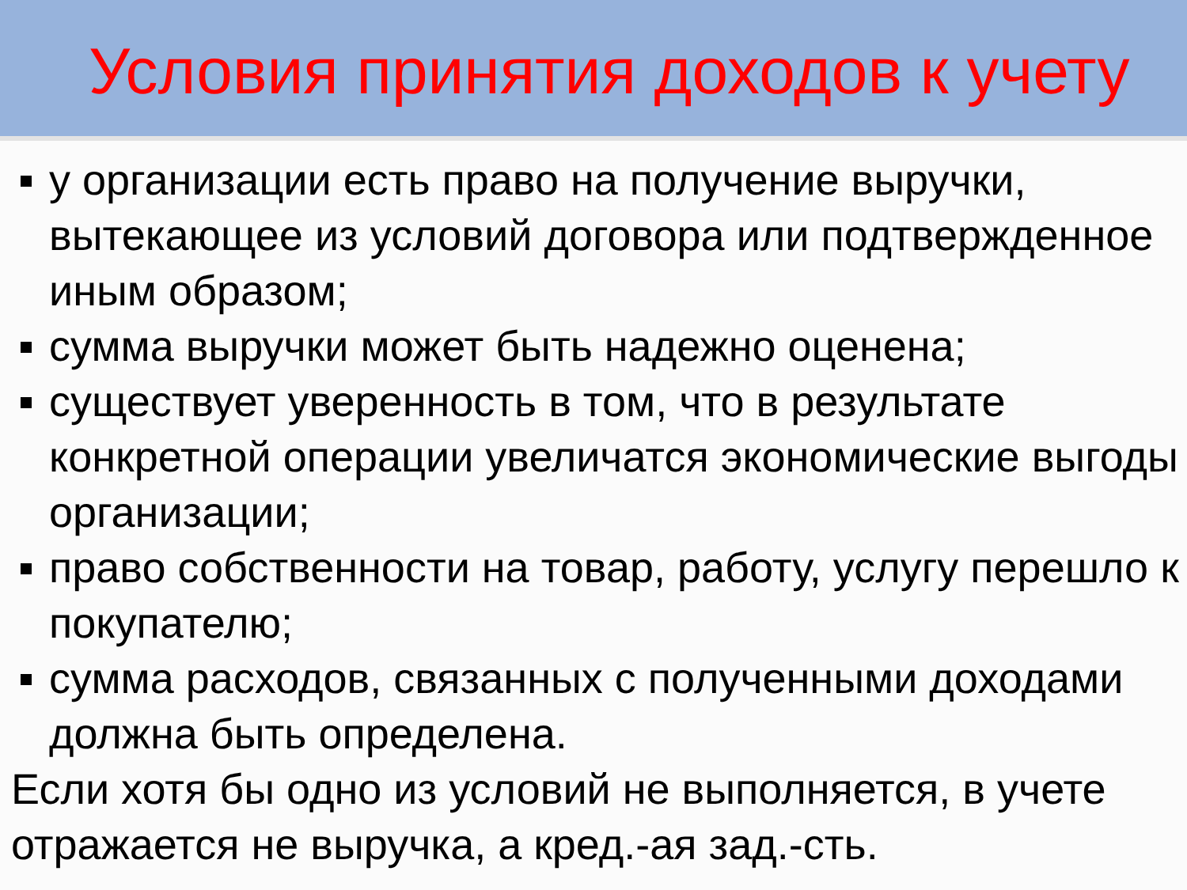Условия принятия доходов к учету
у организации есть право на получение выручки, вытекающее из условий договора или подтвержденное иным образом;
сумма выручки может быть надежно оценена;
существует уверенность в том, что в результате конкретной операции увеличатся экономические выгоды организации;
право собственности на товар, работу, услугу перешло к покупателю;
сумма расходов, связанных с полученными доходами должна быть определена.
Если хотя бы одно из условий не выполняется, в учете отражается не выручка, а кред.-ая зад.-сть.